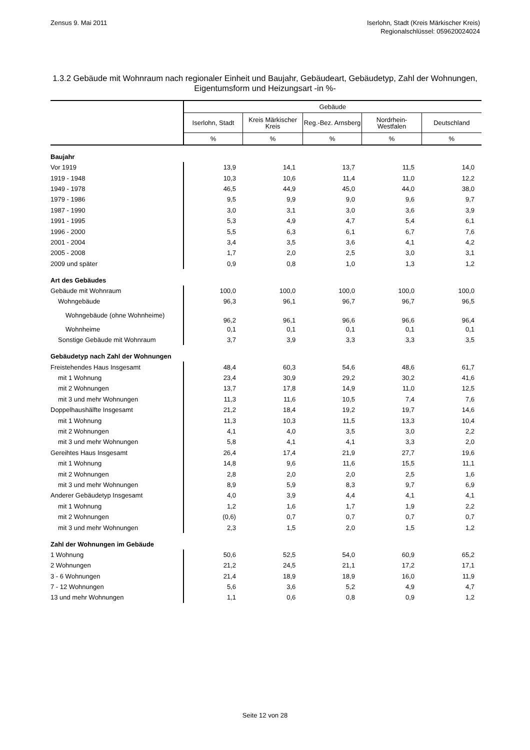Zensus 9. Mai 2011 Iserlohn, Stadt (Kreis Märkischer Kreis)
Regionalschlüssel: 059620024024
1.3.2 Gebäude mit Wohnraum nach regionaler Einheit und Baujahr, Gebäudeart, Gebäudetyp, Zahl der Wohnungen, Eigentumsform und Heizungsart -in %-
| | Gebäude | | | | |
| --- | --- | --- | --- | --- | --- |
| | Iserlohn, Stadt | Kreis Märkischer Kreis | Reg.-Bez. Arnsberg | Nordrhein-Westfalen | Deutschland |
| | % | % | % | % | % |
| Baujahr | | | | | |
| Vor 1919 | 13,9 | 14,1 | 13,7 | 11,5 | 14,0 |
| 1919 - 1948 | 10,3 | 10,6 | 11,4 | 11,0 | 12,2 |
| 1949 - 1978 | 46,5 | 44,9 | 45,0 | 44,0 | 38,0 |
| 1979 - 1986 | 9,5 | 9,9 | 9,0 | 9,6 | 9,7 |
| 1987 - 1990 | 3,0 | 3,1 | 3,0 | 3,6 | 3,9 |
| 1991 - 1995 | 5,3 | 4,9 | 4,7 | 5,4 | 6,1 |
| 1996 - 2000 | 5,5 | 6,3 | 6,1 | 6,7 | 7,6 |
| 2001 - 2004 | 3,4 | 3,5 | 3,6 | 4,1 | 4,2 |
| 2005 - 2008 | 1,7 | 2,0 | 2,5 | 3,0 | 3,1 |
| 2009 und später | 0,9 | 0,8 | 1,0 | 1,3 | 1,2 |
| Art des Gebäudes | | | | | |
| Gebäude mit Wohnraum | 100,0 | 100,0 | 100,0 | 100,0 | 100,0 |
| Wohngebäude | 96,3 | 96,1 | 96,7 | 96,7 | 96,5 |
| Wohngebäude (ohne Wohnheime) | 96,2 | 96,1 | 96,6 | 96,6 | 96,4 |
| Wohnheime | 0,1 | 0,1 | 0,1 | 0,1 | 0,1 |
| Sonstige Gebäude mit Wohnraum | 3,7 | 3,9 | 3,3 | 3,3 | 3,5 |
| Gebäudetyp nach Zahl der Wohnungen | | | | | |
| Freistehendes Haus Insgesamt | 48,4 | 60,3 | 54,6 | 48,6 | 61,7 |
| mit 1 Wohnung | 23,4 | 30,9 | 29,2 | 30,2 | 41,6 |
| mit 2 Wohnungen | 13,7 | 17,8 | 14,9 | 11,0 | 12,5 |
| mit 3 und mehr Wohnungen | 11,3 | 11,6 | 10,5 | 7,4 | 7,6 |
| Doppelhaushälfte Insgesamt | 21,2 | 18,4 | 19,2 | 19,7 | 14,6 |
| mit 1 Wohnung | 11,3 | 10,3 | 11,5 | 13,3 | 10,4 |
| mit 2 Wohnungen | 4,1 | 4,0 | 3,5 | 3,0 | 2,2 |
| mit 3 und mehr Wohnungen | 5,8 | 4,1 | 4,1 | 3,3 | 2,0 |
| Gereihtes Haus Insgesamt | 26,4 | 17,4 | 21,9 | 27,7 | 19,6 |
| mit 1 Wohnung | 14,8 | 9,6 | 11,6 | 15,5 | 11,1 |
| mit 2 Wohnungen | 2,8 | 2,0 | 2,0 | 2,5 | 1,6 |
| mit 3 und mehr Wohnungen | 8,9 | 5,9 | 8,3 | 9,7 | 6,9 |
| Anderer Gebäudetyp Insgesamt | 4,0 | 3,9 | 4,4 | 4,1 | 4,1 |
| mit 1 Wohnung | 1,2 | 1,6 | 1,7 | 1,9 | 2,2 |
| mit 2 Wohnungen | (0,6) | 0,7 | 0,7 | 0,7 | 0,7 |
| mit 3 und mehr Wohnungen | 2,3 | 1,5 | 2,0 | 1,5 | 1,2 |
| Zahl der Wohnungen im Gebäude | | | | | |
| 1 Wohnung | 50,6 | 52,5 | 54,0 | 60,9 | 65,2 |
| 2 Wohnungen | 21,2 | 24,5 | 21,1 | 17,2 | 17,1 |
| 3 - 6 Wohnungen | 21,4 | 18,9 | 18,9 | 16,0 | 11,9 |
| 7 - 12 Wohnungen | 5,6 | 3,6 | 5,2 | 4,9 | 4,7 |
| 13 und mehr Wohnungen | 1,1 | 0,6 | 0,8 | 0,9 | 1,2 |
Seite 12 von 28